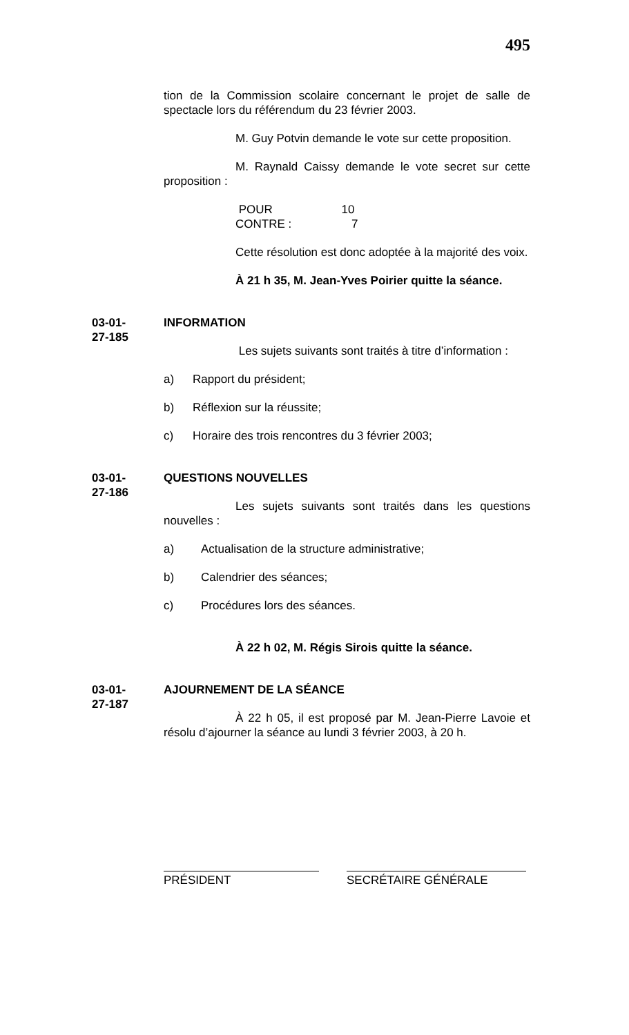495
tion de la Commission scolaire concernant le projet de salle de spectacle lors du référendum du 23 février 2003.
M. Guy Potvin demande le vote sur cette proposition.
M. Raynald Caissy demande le vote secret sur cette proposition :
POUR 10
CONTRE : 7
Cette résolution est donc adoptée à la majorité des voix.
À 21 h 35, M. Jean-Yves Poirier quitte la séance.
03-01-
27-185
INFORMATION
Les sujets suivants sont traités à titre d’information :
a) Rapport du président;
b) Réflexion sur la réussite;
c) Horaire des trois rencontres du 3 février 2003;
03-01-
27-186
QUESTIONS NOUVELLES
Les sujets suivants sont traités dans les questions nouvelles :
a) Actualisation de la structure administrative;
b) Calendrier des séances;
c) Procédures lors des séances.
À 22 h 02, M. Régis Sirois quitte la séance.
03-01-
27-187
AJOURNEMENT DE LA SÉANCE
À 22 h 05, il est proposé par M. Jean-Pierre Lavoie et résolu d’ajourner la séance au lundi 3 février 2003, à 20 h.
PRÉSIDENT SECRÉTAIRE GÉNÉRALE